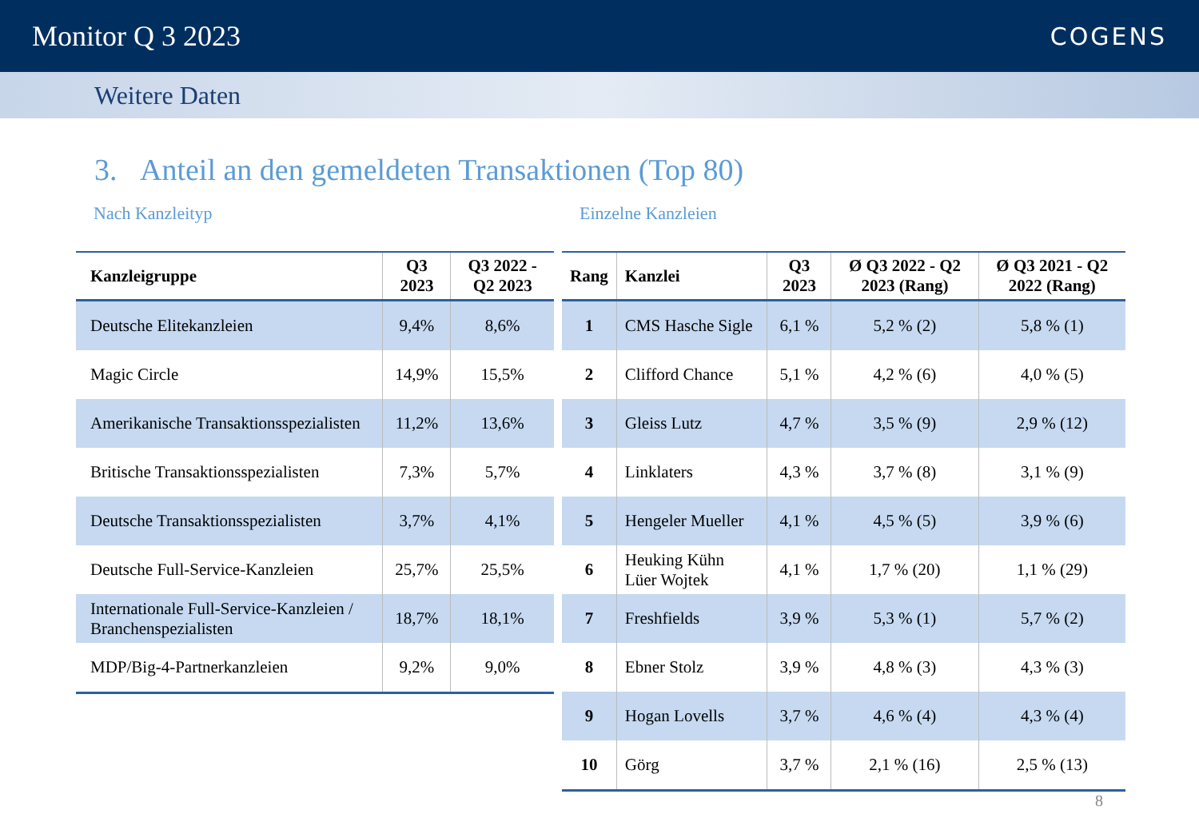Monitor Q 3 2023
COGENS
Weitere Daten
3. Anteil an den gemeldeten Transaktionen (Top 80)
Nach Kanzleityp
| Kanzleigruppe | Q3 2023 | Q3 2022 - Q2 2023 |
| --- | --- | --- |
| Deutsche Elitekanzleien | 9,4% | 8,6% |
| Magic Circle | 14,9% | 15,5% |
| Amerikanische Transaktionsspezialisten | 11,2% | 13,6% |
| Britische Transaktionsspezialisten | 7,3% | 5,7% |
| Deutsche Transaktionsspezialisten | 3,7% | 4,1% |
| Deutsche Full-Service-Kanzleien | 25,7% | 25,5% |
| Internationale Full-Service-Kanzleien / Branchenspezialisten | 18,7% | 18,1% |
| MDP/Big-4-Partnerkanzleien | 9,2% | 9,0% |
Einzelne Kanzleien
| Rang | Kanzlei | Q3 2023 | Ø Q3 2022 - Q2 2023 (Rang) | Ø Q3 2021 - Q2 2022 (Rang) |
| --- | --- | --- | --- | --- |
| 1 | CMS Hasche Sigle | 6,1 % | 5,2 % (2) | 5,8 % (1) |
| 2 | Clifford Chance | 5,1 % | 4,2 % (6) | 4,0 % (5) |
| 3 | Gleiss Lutz | 4,7 % | 3,5 % (9) | 2,9 % (12) |
| 4 | Linklaters | 4,3 % | 3,7 % (8) | 3,1 % (9) |
| 5 | Hengeler Mueller | 4,1 % | 4,5 % (5) | 3,9 % (6) |
| 6 | Heuking Kühn Lüer Wojtek | 4,1 % | 1,7 % (20) | 1,1 % (29) |
| 7 | Freshfields | 3,9 % | 5,3 % (1) | 5,7 % (2) |
| 8 | Ebner Stolz | 3,9 % | 4,8 % (3) | 4,3 % (3) |
| 9 | Hogan Lovells | 3,7 % | 4,6 % (4) | 4,3 % (4) |
| 10 | Görg | 3,7 % | 2,1 % (16) | 2,5 % (13) |
8